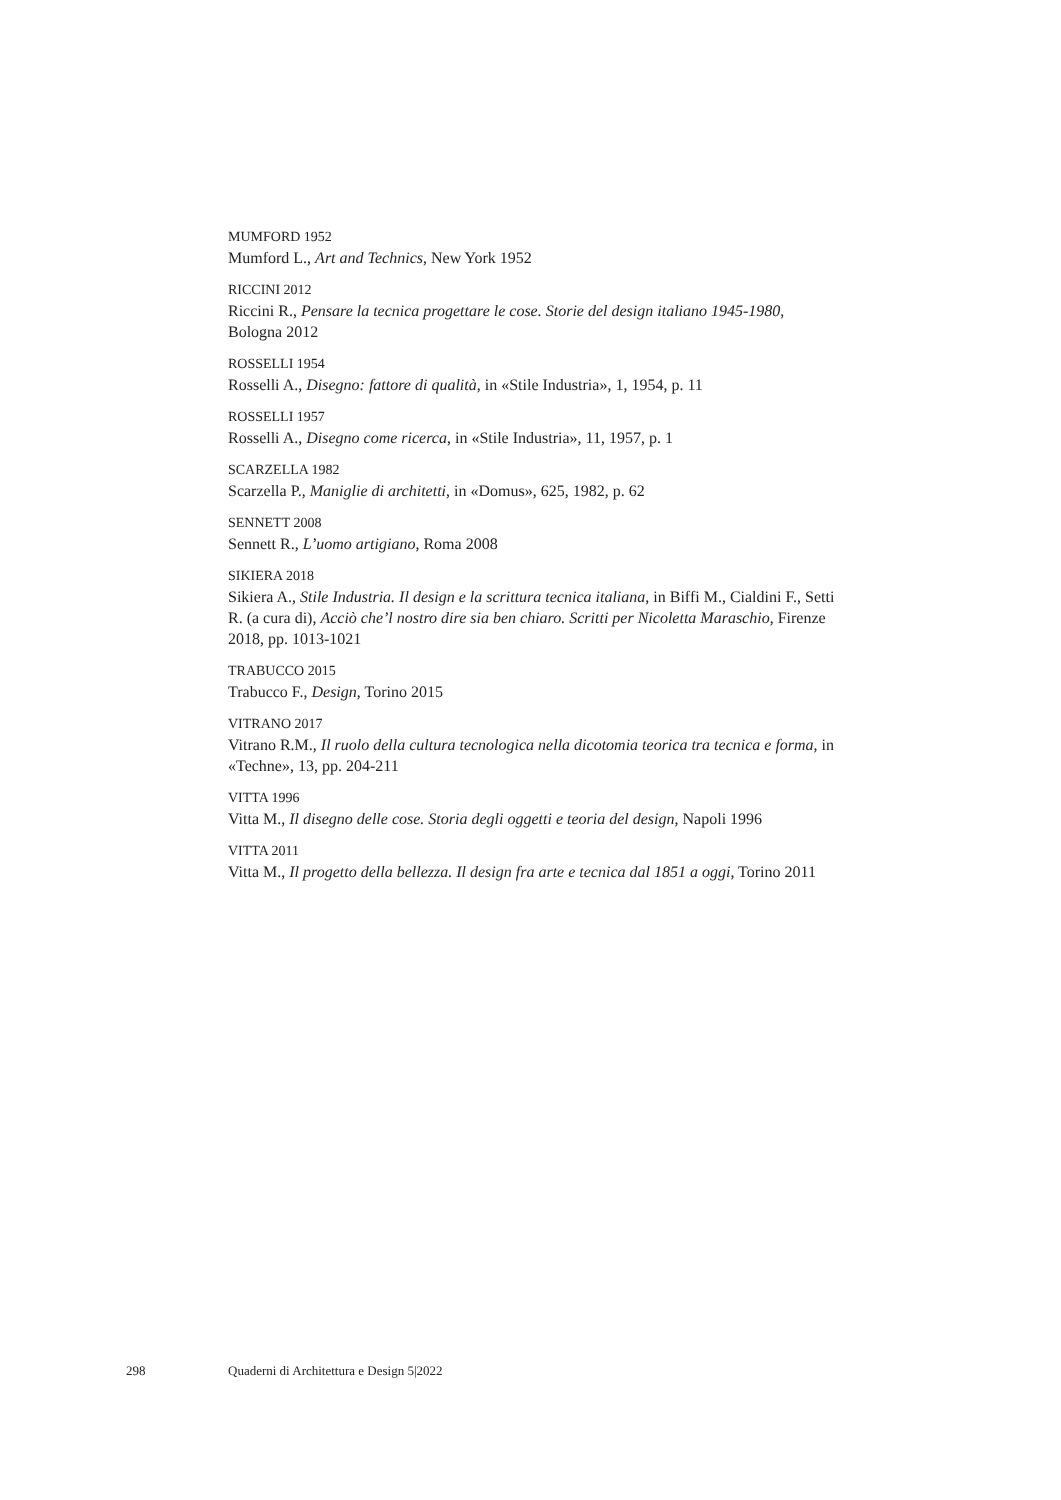MUMFORD 1952
Mumford L., Art and Technics, New York 1952
RICCINI 2012
Riccini R., Pensare la tecnica progettare le cose. Storie del design italiano 1945-1980, Bologna 2012
ROSSELLI 1954
Rosselli A., Disegno: fattore di qualità, in «Stile Industria», 1, 1954, p. 11
ROSSELLI 1957
Rosselli A., Disegno come ricerca, in «Stile Industria», 11, 1957, p. 1
SCARZELLA 1982
Scarzella P., Maniglie di architetti, in «Domus», 625, 1982, p. 62
SENNETT 2008
Sennett R., L’uomo artigiano, Roma 2008
SIKIERA 2018
Sikiera A., Stile Industria. Il design e la scrittura tecnica italiana, in Biffi M., Cialdini F., Setti R. (a cura di), Acciò che’l nostro dire sia ben chiaro. Scritti per Nicoletta Maraschio, Firenze 2018, pp. 1013-1021
TRABUCCO 2015
Trabucco F., Design, Torino 2015
VITRANO 2017
Vitrano R.M., Il ruolo della cultura tecnologica nella dicotomia teorica tra tecnica e forma, in «Techne», 13, pp. 204-211
VITTA 1996
Vitta M., Il disegno delle cose. Storia degli oggetti e teoria del design, Napoli 1996
VITTA 2011
Vitta M., Il progetto della bellezza. Il design fra arte e tecnica dal 1851 a oggi, Torino 2011
298 Quaderni di Architettura e Design 5|2022